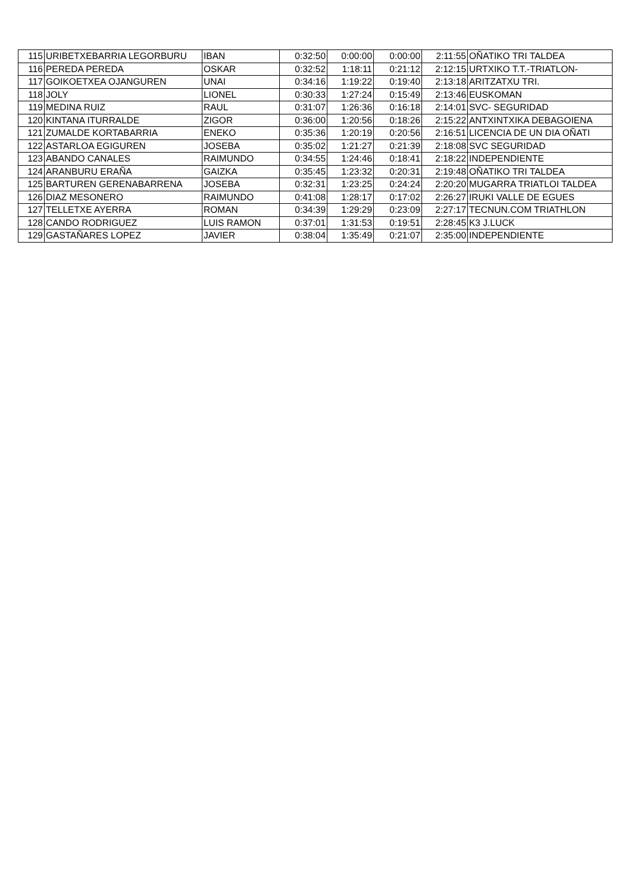| 115 | URIBETXEBARRIA LEGORBURU | IBAN | 0:32:50 | 0:00:00 | 0:00:00 | 2:11:55 | OÑATIKO TRI TALDEA |
| 116 | PEREDA PEREDA | OSKAR | 0:32:52 | 1:18:11 | 0:21:12 | 2:12:15 | URTXIKO T.T.-TRIATLON- |
| 117 | GOIKOETXEA OJANGUREN | UNAI | 0:34:16 | 1:19:22 | 0:19:40 | 2:13:18 | ARITZATXU TRI. |
| 118 | JOLY | LIONEL | 0:30:33 | 1:27:24 | 0:15:49 | 2:13:46 | EUSKOMAN |
| 119 | MEDINA RUIZ | RAUL | 0:31:07 | 1:26:36 | 0:16:18 | 2:14:01 | SVC- SEGURIDAD |
| 120 | KINTANA ITURRALDE | ZIGOR | 0:36:00 | 1:20:56 | 0:18:26 | 2:15:22 | ANTXINTXIKA DEBAGOIENA |
| 121 | ZUMALDE KORTABARRIA | ENEKO | 0:35:36 | 1:20:19 | 0:20:56 | 2:16:51 | LICENCIA DE UN DIA OÑATI |
| 122 | ASTARLOA EGIGUREN | JOSEBA | 0:35:02 | 1:21:27 | 0:21:39 | 2:18:08 | SVC SEGURIDAD |
| 123 | ABANDO CANALES | RAIMUNDO | 0:34:55 | 1:24:46 | 0:18:41 | 2:18:22 | INDEPENDIENTE |
| 124 | ARANBURU ERAÑA | GAIZKA | 0:35:45 | 1:23:32 | 0:20:31 | 2:19:48 | OÑATIKO TRI TALDEA |
| 125 | BARTUREN GERENABARRENA | JOSEBA | 0:32:31 | 1:23:25 | 0:24:24 | 2:20:20 | MUGARRA TRIATLOI TALDEA |
| 126 | DIAZ MESONERO | RAIMUNDO | 0:41:08 | 1:28:17 | 0:17:02 | 2:26:27 | IRUKI VALLE DE EGUES |
| 127 | TELLETXE AYERRA | ROMAN | 0:34:39 | 1:29:29 | 0:23:09 | 2:27:17 | TECNUN.COM TRIATHLON |
| 128 | CANDO RODRIGUEZ | LUIS RAMON | 0:37:01 | 1:31:53 | 0:19:51 | 2:28:45 | K3 J.LUCK |
| 129 | GASTAÑARES LOPEZ | JAVIER | 0:38:04 | 1:35:49 | 0:21:07 | 2:35:00 | INDEPENDIENTE |